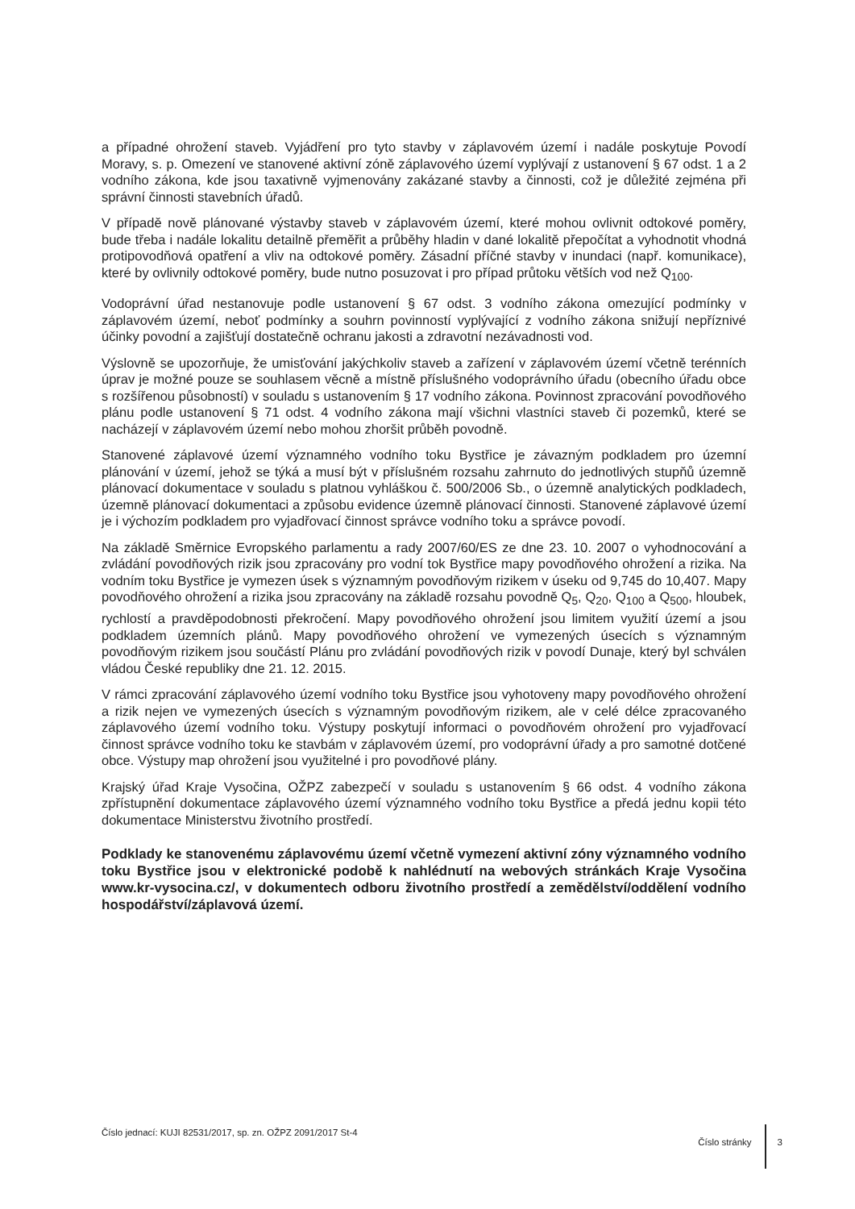a případné ohrožení staveb. Vyjádření pro tyto stavby v záplavovém území i nadále poskytuje Povodí Moravy, s. p. Omezení ve stanovené aktivní zóně záplavového území vyplývají z ustanovení § 67 odst. 1 a 2 vodního zákona, kde jsou taxativně vyjmenovány zakázané stavby a činnosti, což je důležité zejména při správní činnosti stavebních úřadů.
V případě nově plánované výstavby staveb v záplavovém území, které mohou ovlivnit odtokové poměry, bude třeba i nadále lokalitu detailně přeměřit a průběhy hladin v dané lokalitě přepočítat a vyhodnotit vhodná protipovodňová opatření a vliv na odtokové poměry. Zásadní příčné stavby v inundaci (např. komunikace), které by ovlivnily odtokové poměry, bude nutno posuzovat i pro případ průtoku větších vod než Q<sub>100</sub>.
Vodoprávní úřad nestanovuje podle ustanovení § 67 odst. 3 vodního zákona omezující podmínky v záplavovém území, neboť podmínky a souhrn povinností vyplývající z vodního zákona snižují nepříznivé účinky povodní a zajišťují dostatečně ochranu jakosti a zdravotní nezávadnosti vod.
Výslovně se upozorňuje, že umisťování jakýchkoliv staveb a zařízení v záplavovém území včetně terénních úprav je možné pouze se souhlasem věcně a místně příslušného vodoprávního úřadu (obecního úřadu obce s rozšířenou působností) v souladu s ustanovením § 17 vodního zákona. Povinnost zpracování povodňového plánu podle ustanovení § 71 odst. 4 vodního zákona mají všichni vlastníci staveb či pozemků, které se nacházejí v záplavovém území nebo mohou zhoršit průběh povodně.
Stanovené záplavové území významného vodního toku Bystřice je závazným podkladem pro územní plánování v území, jehož se týká a musí být v příslušném rozsahu zahrnuto do jednotlivých stupňů územně plánovací dokumentace v souladu s platnou vyhláškou č. 500/2006 Sb., o územně analytických podkladech, územně plánovací dokumentaci a způsobu evidence územně plánovací činnosti. Stanovené záplavové území je i výchozím podkladem pro vyjadřovací činnost správce vodního toku a správce povodí.
Na základě Směrnice Evropského parlamentu a rady 2007/60/ES ze dne 23. 10. 2007 o vyhodnocování a zvládání povodňových rizik jsou zpracovány pro vodní tok Bystřice mapy povodňového ohrožení a rizika. Na vodním toku Bystřice je vymezen úsek s významným povodňovým rizikem v úseku od 9,745 do 10,407. Mapy povodňového ohrožení a rizika jsou zpracovány na základě rozsahu povodně Q<sub>5</sub>, Q<sub>20</sub>, Q<sub>100</sub> a Q<sub>500</sub>, hloubek, rychlostí a pravděpodobnosti překročení. Mapy povodňového ohrožení jsou limitem využití území a jsou podkladem územních plánů. Mapy povodňového ohrožení ve vymezených úsecích s významným povodňovým rizikem jsou součástí Plánu pro zvládání povodňových rizik v povodí Dunaje, který byl schválen vládou České republiky dne 21. 12. 2015.
V rámci zpracování záplavového území vodního toku Bystřice jsou vyhotoveny mapy povodňového ohrožení a rizik nejen ve vymezených úsecích s významným povodňovým rizikem, ale v celé délce zpracovaného záplavového území vodního toku. Výstupy poskytují informaci o povodňovém ohrožení pro vyjadřovací činnost správce vodního toku ke stavbám v záplavovém území, pro vodoprávní úřady a pro samotné dotčené obce. Výstupy map ohrožení jsou využitelné i pro povodňové plány.
Krajský úřad Kraje Vysočina, OŽPZ zabezpečí v souladu s ustanovením § 66 odst. 4 vodního zákona zpřístupnění dokumentace záplavového území významného vodního toku Bystřice a předá jednu kopii této dokumentace Ministerstvu životního prostředí.
Podklady ke stanovenému záplavovému území včetně vymezení aktivní zóny významného vodního toku Bystřice jsou v elektronické podobě k nahlédnutí na webových stránkách Kraje Vysočina www.kr-vysocina.cz/, v dokumentech odboru životního prostředí a zemědělství/oddělení vodního hospodářství/záplavová území.
Číslo jednací: KUJI 82531/2017, sp. zn. OŽPZ 2091/2017 St-4
Číslo stránky 3